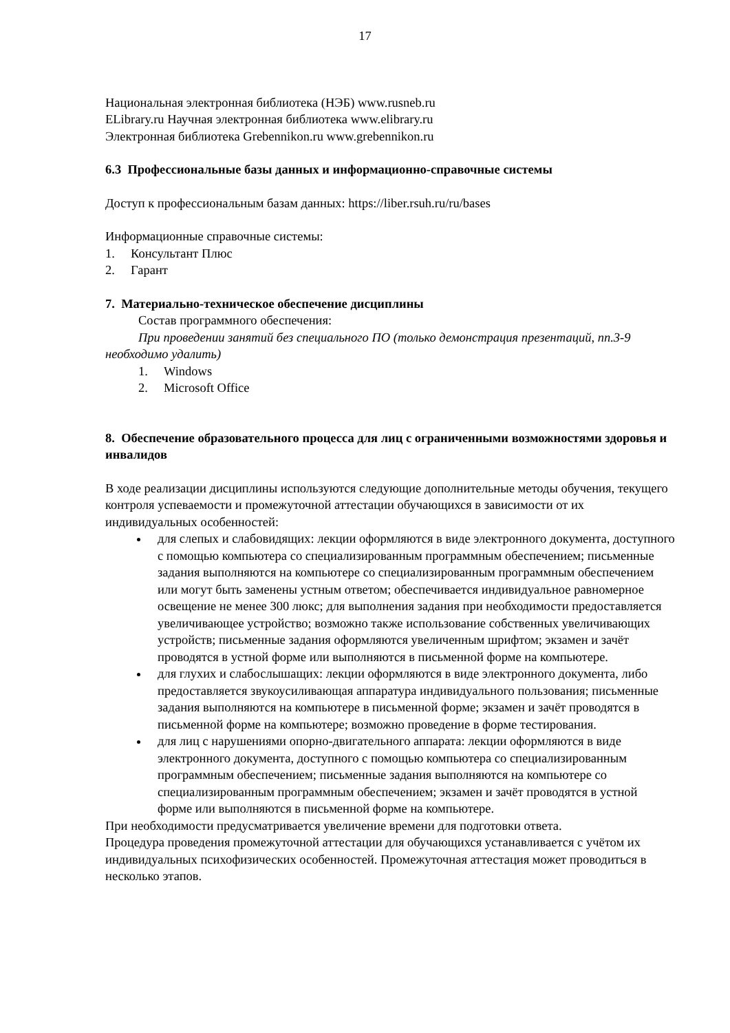17
Национальная электронная библиотека (НЭБ) www.rusneb.ru
ELibrary.ru Научная электронная библиотека www.elibrary.ru
Электронная библиотека Grebennikon.ru www.grebennikon.ru
6.3 Профессиональные базы данных и информационно-справочные системы
Доступ к профессиональным базам данных: https://liber.rsuh.ru/ru/bases
Информационные справочные системы:
1. Консультант Плюс
2. Гарант
7. Материально-техническое обеспечение дисциплины
Состав программного обеспечения:
При проведении занятий без специального ПО (только демонстрация презентаций, пп.3-9 необходимо удалить)
1. Windows
2. Microsoft Office
8. Обеспечение образовательного процесса для лиц с ограниченными возможностями здоровья и инвалидов
В ходе реализации дисциплины используются следующие дополнительные методы обучения, текущего контроля успеваемости и промежуточной аттестации обучающихся в зависимости от их индивидуальных особенностей:
для слепых и слабовидящих: лекции оформляются в виде электронного документа, доступного с помощью компьютера со специализированным программным обеспечением; письменные задания выполняются на компьютере со специализированным программным обеспечением или могут быть заменены устным ответом; обеспечивается индивидуальное равномерное освещение не менее 300 люкс; для выполнения задания при необходимости предоставляется увеличивающее устройство; возможно также использование собственных увеличивающих устройств; письменные задания оформляются увеличенным шрифтом; экзамен и зачёт проводятся в устной форме или выполняются в письменной форме на компьютере.
для глухих и слабослышащих: лекции оформляются в виде электронного документа, либо предоставляется звукоусиливающая аппаратура индивидуального пользования; письменные задания выполняются на компьютере в письменной форме; экзамен и зачёт проводятся в письменной форме на компьютере; возможно проведение в форме тестирования.
для лиц с нарушениями опорно-двигательного аппарата: лекции оформляются в виде электронного документа, доступного с помощью компьютера со специализированным программным обеспечением; письменные задания выполняются на компьютере со специализированным программным обеспечением; экзамен и зачёт проводятся в устной форме или выполняются в письменной форме на компьютере.
При необходимости предусматривается увеличение времени для подготовки ответа.
Процедура проведения промежуточной аттестации для обучающихся устанавливается с учётом их индивидуальных психофизических особенностей. Промежуточная аттестация может проводиться в несколько этапов.